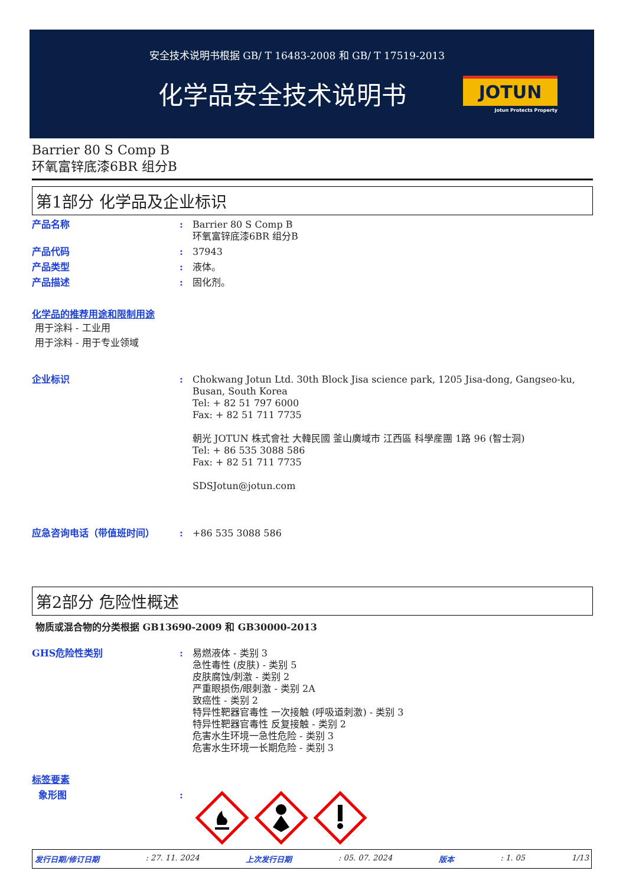安全技术说明书根据 GB/ T 16483-2008 和 GB/ T 17519-2013
化学品安全技术说明书
JOTUN
Jotun Protects Property
Barrier 80 S Comp B
环氧富锌底漆6BR 组分B
第1部分 化学品及企业标识
产品名称 : Barrier 80 S Comp B
环氧富锌底漆6BR 组分B
产品代码 : 37943
产品类型 : 液体。
产品描述 : 固化剂。
化学品的推荐用途和限制用途
用于涂料 - 工业用
用于涂料 - 用于专业领域
企业标识 : Chokwang Jotun Ltd. 30th Block Jisa science park, 1205 Jisa-dong, Gangseo-ku, Busan, South Korea
Tel: + 82 51 797 6000
Fax: + 82 51 711 7735
朝光 JOTUN 株式會社 大韓民國 釜山廣域市 江西區 科學産團 1路 96 (智士洞)
Tel: + 86 535 3088 586
Fax: + 82 51 711 7735
SDSJotun@jotun.com
应急咨询电话（带值班时间） : +86 535 3088 586
第2部分 危险性概述
物质或混合物的分类根据 GB13690-2009 和 GB30000-2013
GHS危险性类别 : 易燃液体 - 类别 3
急性毒性 (皮肤) - 类别 5
皮肤腐蚀/刺激 - 类别 2
严重眼损伤/眼刺激 - 类别 2A
致癌性 - 类别 2
特异性靶器官毒性 一次接触 (呼吸道刺激) - 类别 3
特异性靶器官毒性 反复接触 - 类别 2
危害水生环境一急性危险 - 类别 3
危害水生环境一长期危险 - 类别 3
标签要素
象形图 :
发行日期/修订日期: 27. 11. 2024 上次发行日期: 05. 07. 2024 版本: 1. 05 1/13